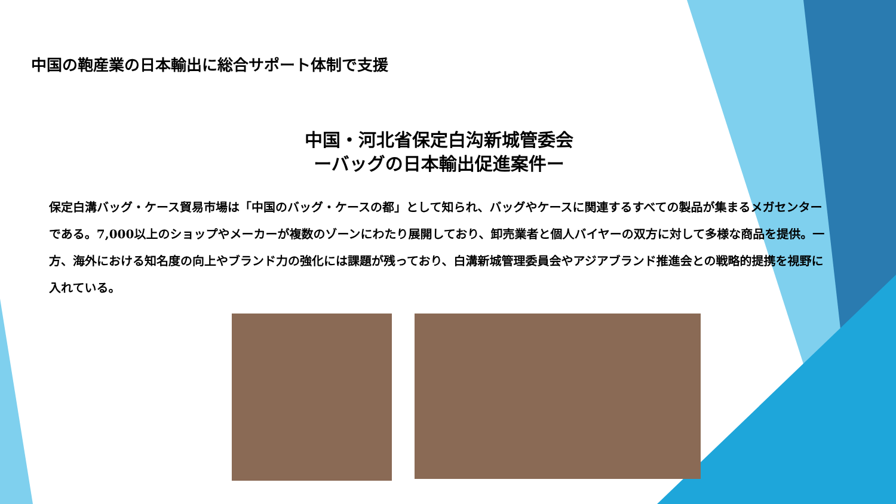中国の鞄産業の日本輸出に総合サポート体制で支援
中国・河北省保定白沟新城管委会
ーバッグの日本輸出促進案件ー
保定白溝バッグ・ケース貿易市場は「中国のバッグ・ケースの都」として知られ、バッグやケースに関連するすべての製品が集まるメガセンターである。7,000以上のショップやメーカーが複数のゾーンにわたり展開しており、卸売業者と個人バイヤーの双方に対して多様な商品を提供。一方、海外における知名度の向上やブランド力の強化には課題が残っており、白溝新城管理委員会やアジアブランド推進会との戦略的提携を視野に入れている。